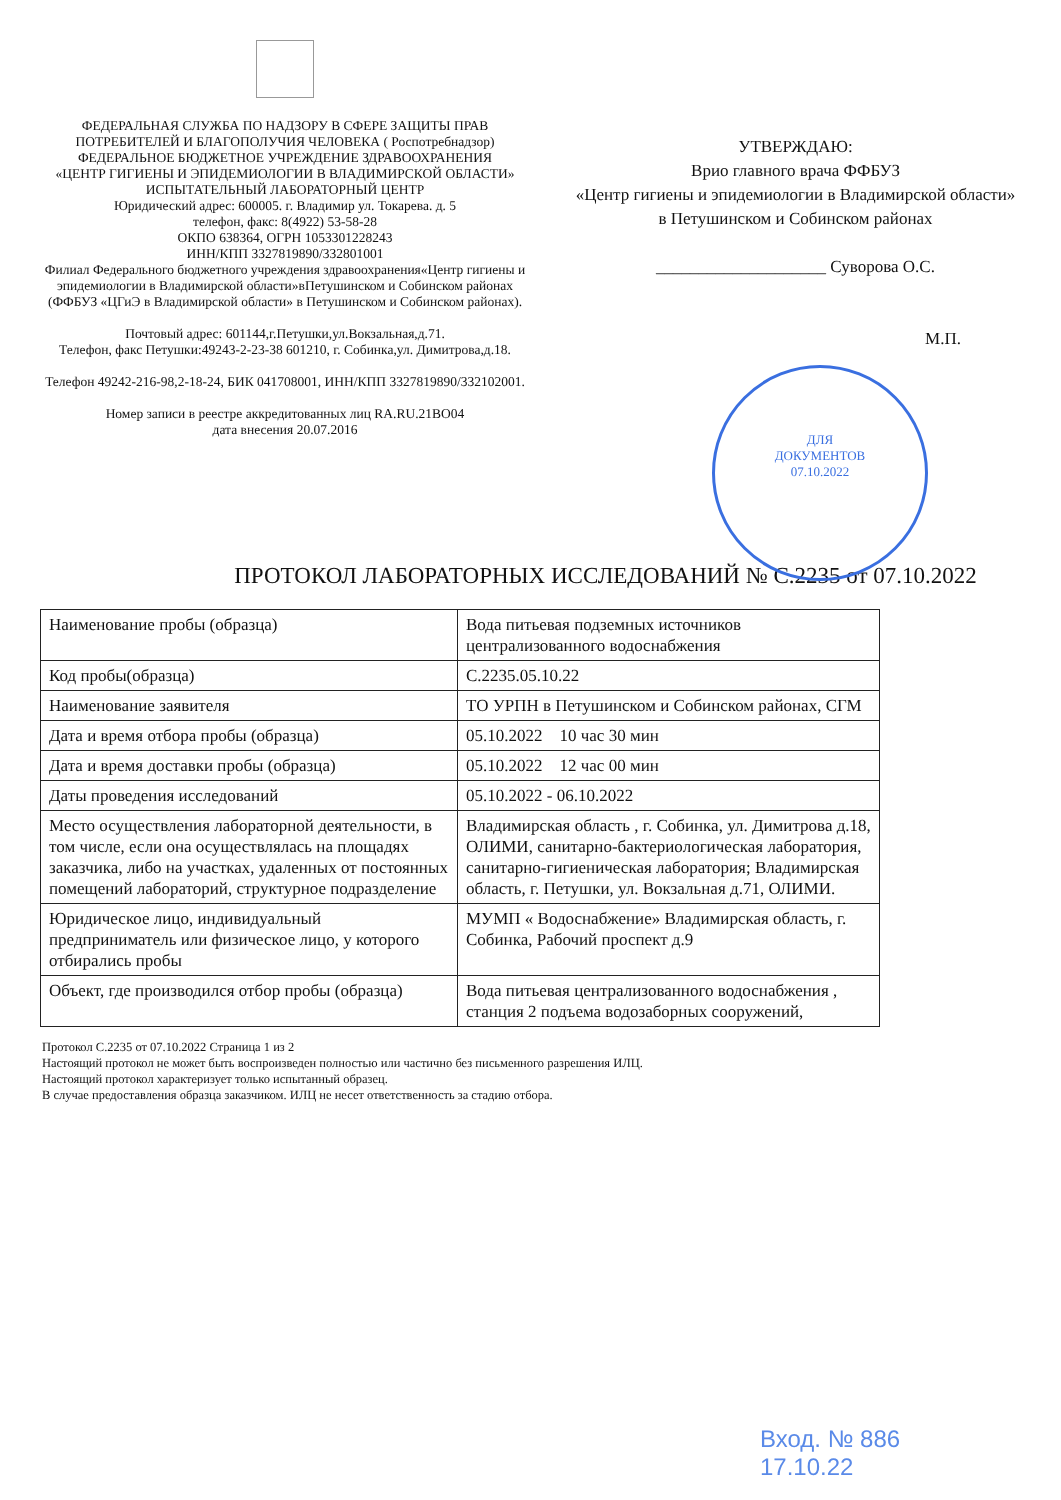ФЕДЕРАЛЬНАЯ СЛУЖБА ПО НАДЗОРУ В СФЕРЕ ЗАЩИТЫ ПРАВ ПОТРЕБИТЕЛЕЙ И БЛАГОПОЛУЧИЯ ЧЕЛОВЕКА ( Роспотребнадзор)
ФЕДЕРАЛЬНОЕ БЮДЖЕТНОЕ УЧРЕЖДЕНИЕ ЗДРАВООХРАНЕНИЯ
«ЦЕНТР ГИГИЕНЫ И ЭПИДЕМИОЛОГИИ В ВЛАДИМИРСКОЙ ОБЛАСТИ»
ИСПЫТАТЕЛЬНЫЙ ЛАБОРАТОРНЫЙ ЦЕНТР
Юридический адрес: 600005. г. Владимир ул. Токарева. д. 5
телефон, факс: 8(4922) 53-58-28
ОКПО 638364, ОГРН 1053301228243
ИНН/КПП 3327819890/332801001
Филиал Федерального бюджетного учреждения здравоохранения«Центр гигиены и эпидемиологии в Владимирской области»вПетушинском и Собинском районах (ФФБУЗ «ЦГиЭ в Владимирской области» в Петушинском и Собинском районах).
Почтовый адрес: 601144,г.Петушки,ул.Вокзальная,д.71.
Телефон, факс Петушки:49243-2-23-38 601210, г. Собинка,ул. Димитрова,д.18.
Телефон 49242-216-98,2-18-24, БИК 041708001, ИНН/КПП 3327819890/332102001.
Номер записи в реестре аккредитованных лиц RA.RU.21BO04
дата внесения 20.07.2016
УТВЕРЖДАЮ:
Врио главного врача ФФБУЗ
«Центр гигиены и эпидемиологии в Владимирской области»
в Петушинском и Собинском районах
____________________ Суворова О.С.
М.П.
ДЛЯ
ДОКУМЕНТОВ
07.10.2022
ПРОТОКОЛ ЛАБОРАТОРНЫХ ИССЛЕДОВАНИЙ № С.2235 от 07.10.2022
| Наименование пробы (образца) | Вода питьевая подземных источников централизованного водоснабжения |
| Код пробы(образца) | С.2235.05.10.22 |
| Наименование заявителя | ТО УРПН в Петушинском и Собинском районах, СГМ |
| Дата и время отбора пробы (образца) | 05.10.2022 10 час 30 мин |
| Дата и время доставки пробы (образца) | 05.10.2022 12 час 00 мин |
| Даты проведения исследований | 05.10.2022 - 06.10.2022 |
| Место осуществления лабораторной деятельности, в том числе, если она осуществлялась на площадях заказчика, либо на участках, удаленных от постоянных помещений лабораторий, структурное подразделение | Владимирская область , г. Собинка, ул. Димитрова д.18, ОЛИМИ, санитарно-бактериологическая лаборатория, санитарно-гигиеническая лаборатория; Владимирская область, г. Петушки, ул. Вокзальная д.71, ОЛИМИ. |
| Юридическое лицо, индивидуальный предприниматель или физическое лицо, у которого отбирались пробы | МУМП « Водоснабжение» Владимирская область, г. Собинка, Рабочий проспект д.9 |
| Объект, где производился отбор пробы (образца) | Вода питьевая централизованного водоснабжения , станция 2 подъема водозаборных сооружений, |
Протокол С.2235 от 07.10.2022 Страница 1 из 2
Настоящий протокол не может быть воспроизведен полностью или частично без письменного разрешения ИЛЦ.
Настоящий протокол характеризует только испытанный образец.
В случае предоставления образца заказчиком. ИЛЦ не несет ответственность за стадию отбора.
Вход. № 886
17.10.22